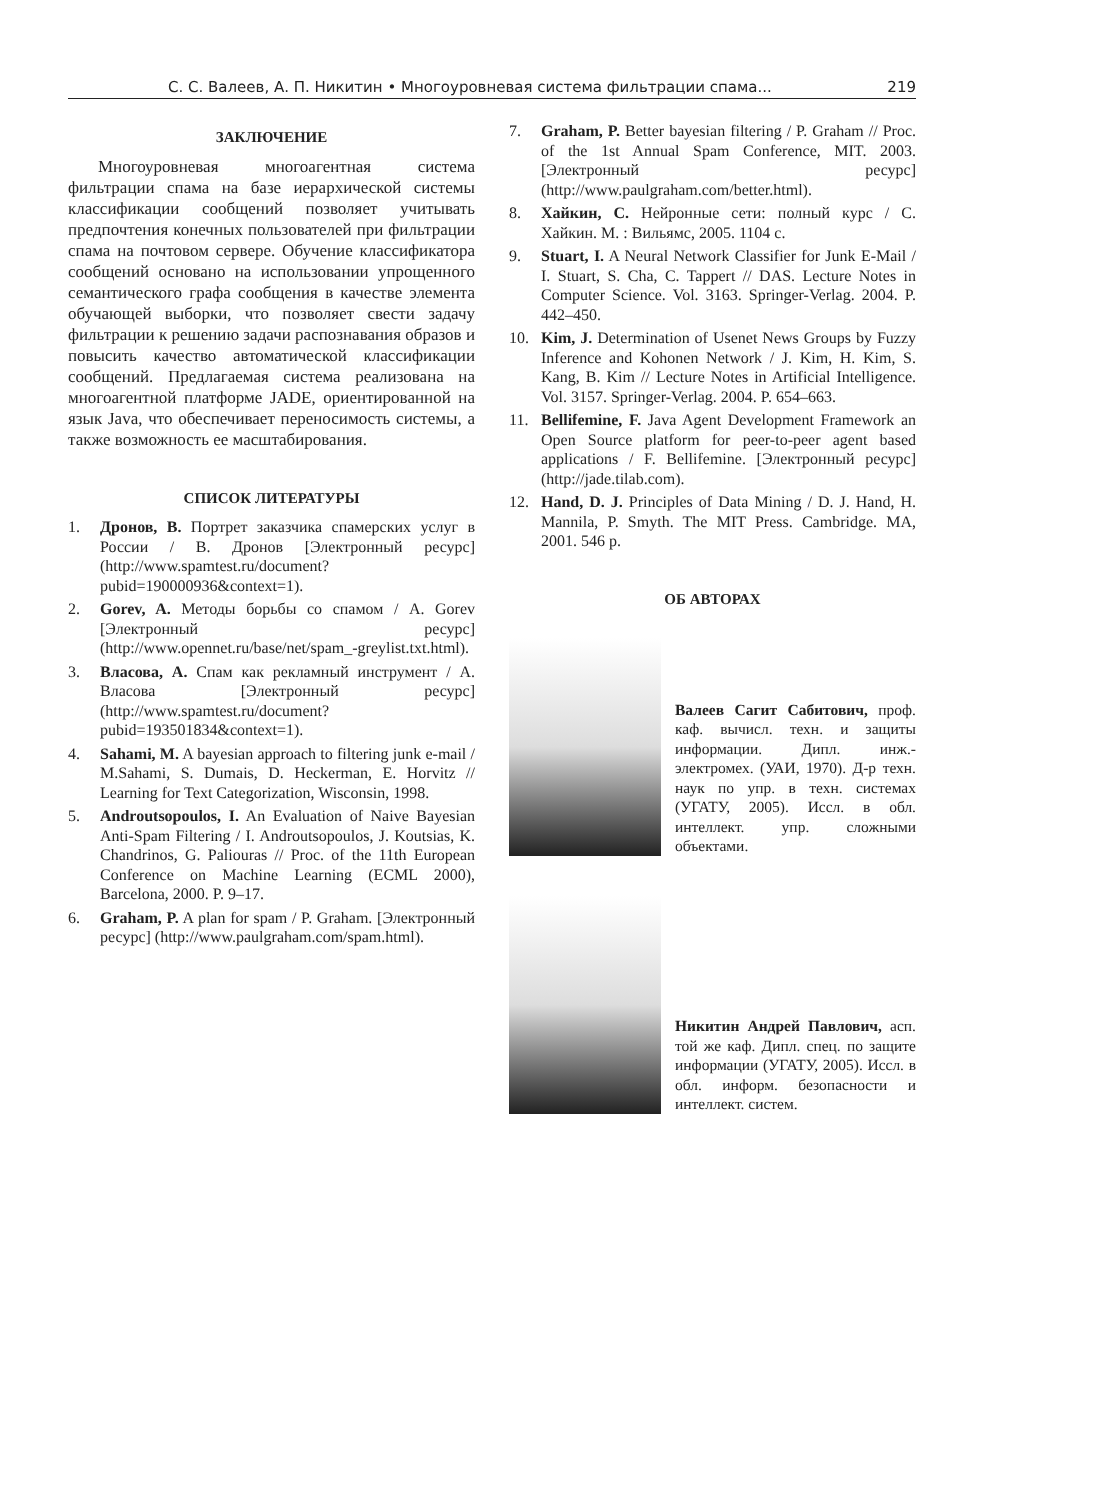С. С. Валеев, А. П. Никитин • Многоуровневая система фильтрации спама... 219
ЗАКЛЮЧЕНИЕ
Многоуровневая многоагентная система фильтрации спама на базе иерархической системы классификации сообщений позволяет учитывать предпочтения конечных пользователей при фильтрации спама на почтовом сервере. Обучение классификатора сообщений основано на использовании упрощенного семантического графа сообщения в качестве элемента обучающей выборки, что позволяет свести задачу фильтрации к решению задачи распознавания образов и повысить качество автоматической классификации сообщений. Предлагаемая система реализована на многоагентной платформе JADE, ориентированной на язык Java, что обеспечивает переносимость системы, а также возможность ее масштабирования.
СПИСОК ЛИТЕРАТУРЫ
1. Дронов, В. Портрет заказчика спамерских услуг в России / В. Дронов [Электронный ресурс] (http://www.spamtest.ru/document? pubid=190000936&context=1).
2. Gorev, A. Методы борьбы со спамом / A. Gorev [Электронный ресурс] (http://www.opennet.ru/base/net/spam_-greylist.txt.html).
3. Власова, А. Спам как рекламный инструмент / А. Власова [Электронный ресурс] (http://www.spamtest.ru/document? pubid=193501834&context=1).
4. Sahami, M. A bayesian approach to filtering junk e-mail / M.Sahami, S. Dumais, D. Heckerman, E. Horvitz // Learning for Text Categorization, Wisconsin, 1998.
5. Androutsopoulos, I. An Evaluation of Naive Bayesian Anti-Spam Filtering / I. Androutsopoulos, J. Koutsias, K. Chandrinos, G. Paliouras // Proc. of the 11th European Conference on Machine Learning (ECML 2000), Barcelona, 2000. P. 9–17.
6. Graham, P. A plan for spam / P. Graham. [Электронный ресурс] (http://www.paulgraham.com/spam.html).
7. Graham, P. Better bayesian filtering / P. Graham // Proc. of the 1st Annual Spam Conference, MIT. 2003. [Электронный ресурс] (http://www.paulgraham.com/better.html).
8. Хайкин, С. Нейронные сети: полный курс / С. Хайкин. М. : Вильямс, 2005. 1104 с.
9. Stuart, I. A Neural Network Classifier for Junk E-Mail / I. Stuart, S. Cha, C. Tappert // DAS. Lecture Notes in Computer Science. Vol. 3163. Springer-Verlag. 2004. P. 442–450.
10. Kim, J. Determination of Usenet News Groups by Fuzzy Inference and Kohonen Network / J. Kim, H. Kim, S. Kang, B. Kim // Lecture Notes in Artificial Intelligence. Vol. 3157. Springer-Verlag. 2004. P. 654–663.
11. Bellifemine, F. Java Agent Development Framework an Open Source platform for peer-to-peer agent based applications / F. Bellifemine. [Электронный ресурс] (http://jade.tilab.com).
12. Hand, D. J. Principles of Data Mining / D. J. Hand, H. Mannila, P. Smyth. The MIT Press. Cambridge. MA, 2001. 546 p.
ОБ АВТОРАХ
Валеев Сагит Сабитович, проф. каф. вычисл. техн. и защиты информации. Дипл. инж.-электромех. (УАИ, 1970). Д-р техн. наук по упр. в техн. системах (УГАТУ, 2005). Иссл. в обл. интеллект. упр. сложными объектами.
Никитин Андрей Павлович, асп. той же каф. Дипл. спец. по защите информации (УГАТУ, 2005). Иссл. в обл. информ. безопасности и интеллект. систем.